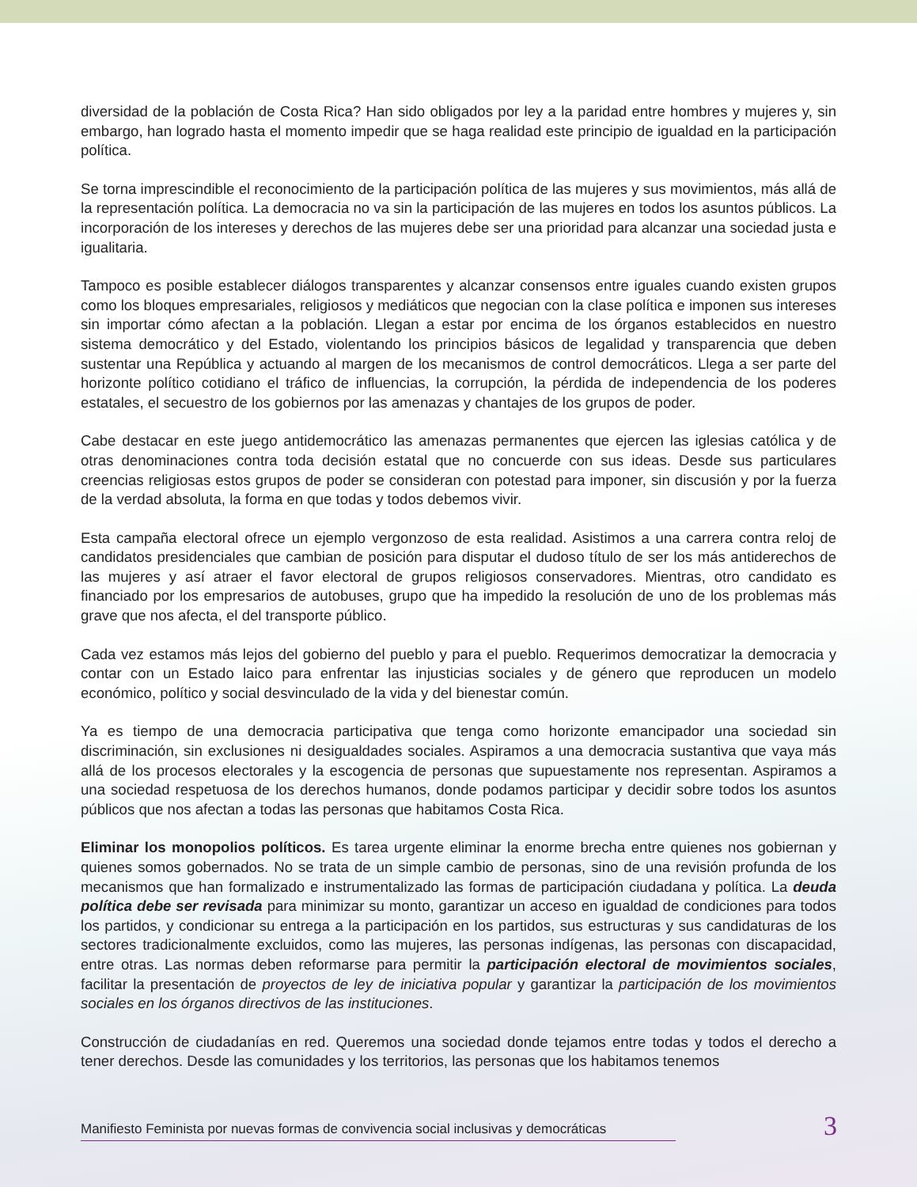diversidad de la población de Costa Rica? Han sido obligados por ley a la paridad entre hombres y mujeres y, sin embargo, han logrado hasta el momento impedir que se haga realidad este principio de igualdad en la participación política.
Se torna imprescindible el reconocimiento de la participación política de las mujeres y sus movimientos, más allá de la representación política. La democracia no va sin la participación de las mujeres en todos los asuntos públicos. La incorporación de los intereses y derechos de las mujeres debe ser una prioridad para alcanzar una sociedad justa e igualitaria.
Tampoco es posible establecer diálogos transparentes y alcanzar consensos entre iguales cuando existen grupos como los bloques empresariales, religiosos y mediáticos que negocian con la clase política e imponen sus intereses sin importar cómo afectan a la población. Llegan a estar por encima de los órganos establecidos en nuestro sistema democrático y del Estado, violentando los principios básicos de legalidad y transparencia que deben sustentar una República y actuando al margen de los mecanismos de control democráticos. Llega a ser parte del horizonte político cotidiano el tráfico de influencias, la corrupción, la pérdida de independencia de los poderes estatales, el secuestro de los gobiernos por las amenazas y chantajes de los grupos de poder.
Cabe destacar en este juego antidemocrático las amenazas permanentes que ejercen las iglesias católica y de otras denominaciones contra toda decisión estatal que no concuerde con sus ideas. Desde sus particulares creencias religiosas estos grupos de poder se consideran con potestad para imponer, sin discusión y por la fuerza de la verdad absoluta, la forma en que todas y todos debemos vivir.
Esta campaña electoral ofrece un ejemplo vergonzoso de esta realidad. Asistimos a una carrera contra reloj de candidatos presidenciales que cambian de posición para disputar el dudoso título de ser los más antiderechos de las mujeres y así atraer el favor electoral de grupos religiosos conservadores. Mientras, otro candidato es financiado por los empresarios de autobuses, grupo que ha impedido la resolución de uno de los problemas más grave que nos afecta, el del transporte público.
Cada vez estamos más lejos del gobierno del pueblo y para el pueblo. Requerimos democratizar la democracia y contar con un Estado laico para enfrentar las injusticias sociales y de género que reproducen un modelo económico, político y social desvinculado de la vida y del bienestar común.
Ya es tiempo de una democracia participativa que tenga como horizonte emancipador una sociedad sin discriminación, sin exclusiones ni desigualdades sociales. Aspiramos a una democracia sustantiva que vaya más allá de los procesos electorales y la escogencia de personas que supuestamente nos representan. Aspiramos a una sociedad respetuosa de los derechos humanos, donde podamos participar y decidir sobre todos los asuntos públicos que nos afectan a todas las personas que habitamos Costa Rica.
Eliminar los monopolios políticos. Es tarea urgente eliminar la enorme brecha entre quienes nos gobiernan y quienes somos gobernados. No se trata de un simple cambio de personas, sino de una revisión profunda de los mecanismos que han formalizado e instrumentalizado las formas de participación ciudadana y política. La deuda política debe ser revisada para minimizar su monto, garantizar un acceso en igualdad de condiciones para todos los partidos, y condicionar su entrega a la participación en los partidos, sus estructuras y sus candidaturas de los sectores tradicionalmente excluidos, como las mujeres, las personas indígenas, las personas con discapacidad, entre otras. Las normas deben reformarse para permitir la participación electoral de movimientos sociales, facilitar la presentación de proyectos de ley de iniciativa popular y garantizar la participación de los movimientos sociales en los órganos directivos de las instituciones.
Construcción de ciudadanías en red. Queremos una sociedad donde tejamos entre todas y todos el derecho a tener derechos. Desde las comunidades y los territorios, las personas que los habitamos tenemos
Manifiesto Feminista por nuevas formas de convivencia social inclusivas y democráticas
3